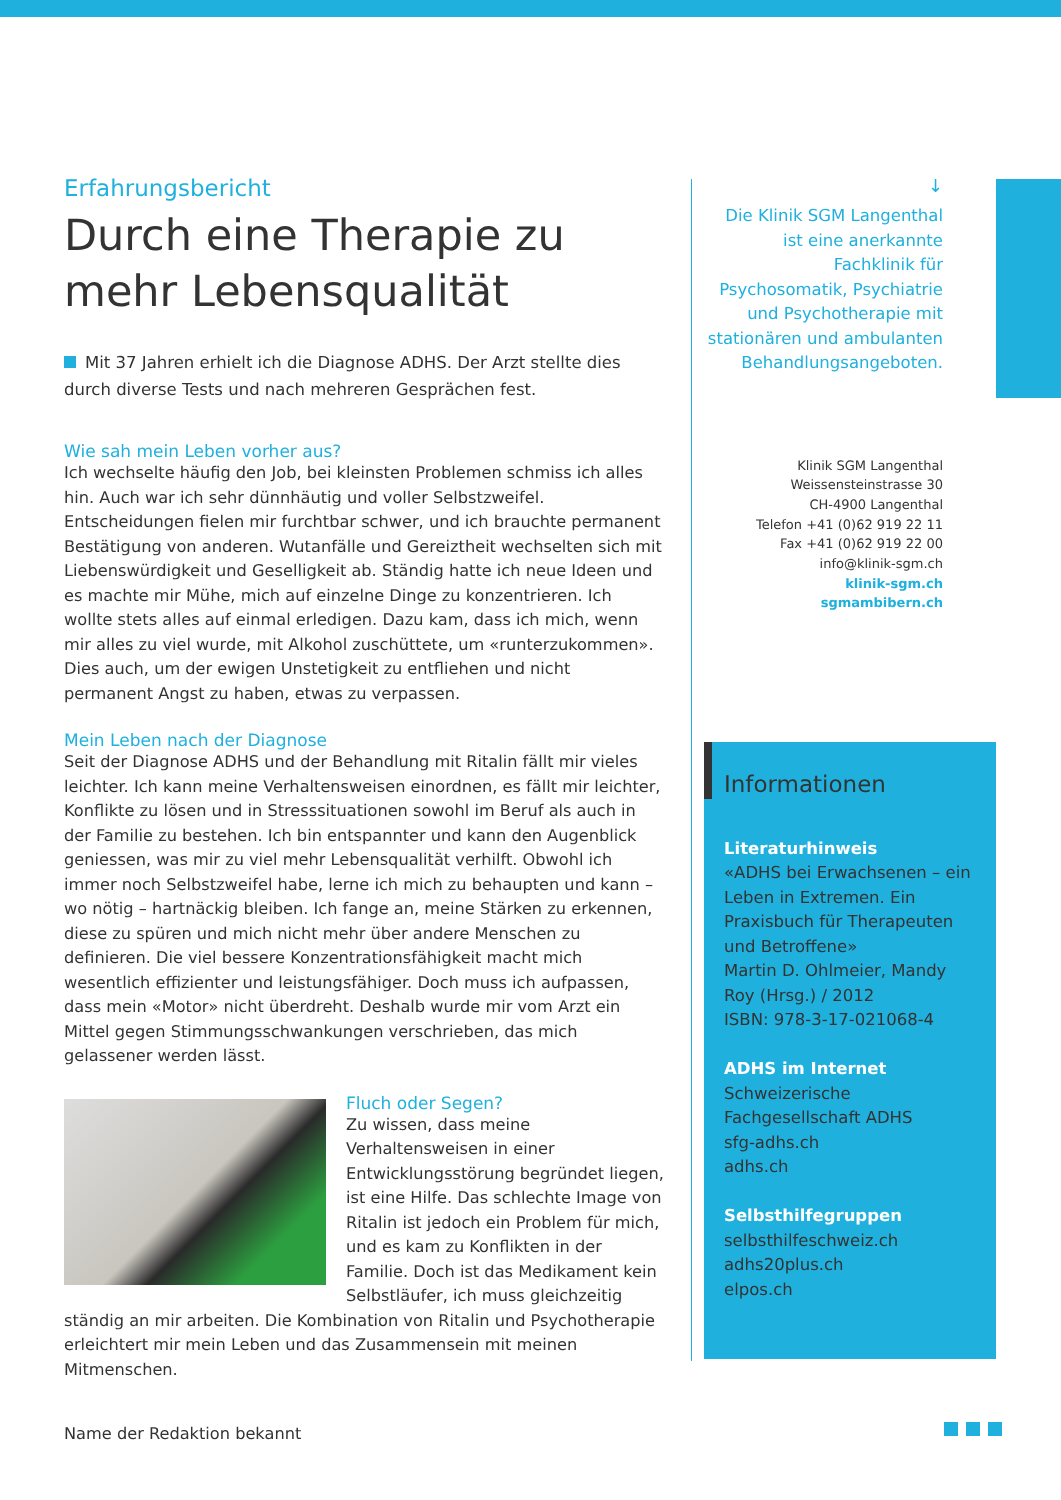Erfahrungsbericht
Durch eine Therapie zu mehr Lebensqualität
Mit 37 Jahren erhielt ich die Diagnose ADHS. Der Arzt stellte dies durch diverse Tests und nach mehreren Gesprächen fest.
Wie sah mein Leben vorher aus?
Ich wechselte häufig den Job, bei kleinsten Problemen schmiss ich alles hin. Auch war ich sehr dünnhäutig und voller Selbstzweifel. Entscheidungen fielen mir furchtbar schwer, und ich brauchte permanent Bestätigung von anderen. Wutanfälle und Gereiztheit wechselten sich mit Liebenswürdigkeit und Geselligkeit ab. Ständig hatte ich neue Ideen und es machte mir Mühe, mich auf einzelne Dinge zu konzentrieren. Ich wollte stets alles auf einmal erledigen. Dazu kam, dass ich mich, wenn mir alles zu viel wurde, mit Alkohol zuschüttete, um «runterzukommen». Dies auch, um der ewigen Unstetigkeit zu entfliehen und nicht permanent Angst zu haben, etwas zu verpassen.
Mein Leben nach der Diagnose
Seit der Diagnose ADHS und der Behandlung mit Ritalin fällt mir vieles leichter. Ich kann meine Verhaltensweisen einordnen, es fällt mir leichter, Konflikte zu lösen und in Stresssituationen sowohl im Beruf als auch in der Familie zu bestehen. Ich bin entspannter und kann den Augenblick geniessen, was mir zu viel mehr Lebensqualität verhilft. Obwohl ich immer noch Selbstzweifel habe, lerne ich mich zu behaupten und kann – wo nötig – hartnäckig bleiben. Ich fange an, meine Stärken zu erkennen, diese zu spüren und mich nicht mehr über andere Menschen zu definieren. Die viel bessere Konzentrationsfähigkeit macht mich wesentlich effizienter und leistungsfähiger. Doch muss ich aufpassen, dass mein «Motor» nicht überdreht. Deshalb wurde mir vom Arzt ein Mittel gegen Stimmungsschwankungen verschrieben, das mich gelassener werden lässt.
Fluch oder Segen?
Zu wissen, dass meine Verhaltensweisen in einer Entwicklungsstörung begründet liegen, ist eine Hilfe. Das schlechte Image von Ritalin ist jedoch ein Problem für mich, und es kam zu Konflikten in der Familie. Doch ist das Medikament kein Selbstläufer, ich muss gleichzeitig ständig an mir arbeiten. Die Kombination von Ritalin und Psychotherapie erleichtert mir mein Leben und das Zusammensein mit meinen Mitmenschen.
Name der Redaktion bekannt
↓
Die Klinik SGM Langenthal ist eine anerkannte Fachklinik für Psychosomatik, Psychiatrie und Psychotherapie mit stationären und ambulanten Behandlungsangeboten.
Klinik SGM Langenthal
Weissensteinstrasse 30
CH-4900 Langenthal
Telefon +41 (0)62 919 22 11
Fax +41 (0)62 919 22 00
info@klinik-sgm.ch
klinik-sgm.ch
sgmambibern.ch
Informationen
Literaturhinweis
«ADHS bei Erwachsenen – ein Leben in Extremen. Ein Praxisbuch für Therapeuten und Betroffene»
Martin D. Ohlmeier, Mandy Roy (Hrsg.) / 2012
ISBN: 978-3-17-021068-4
ADHS im Internet
Schweizerische Fachgesellschaft ADHS
sfg-adhs.ch
adhs.ch
Selbsthilfegruppen
selbsthilfeschweiz.ch
adhs20plus.ch
elpos.ch